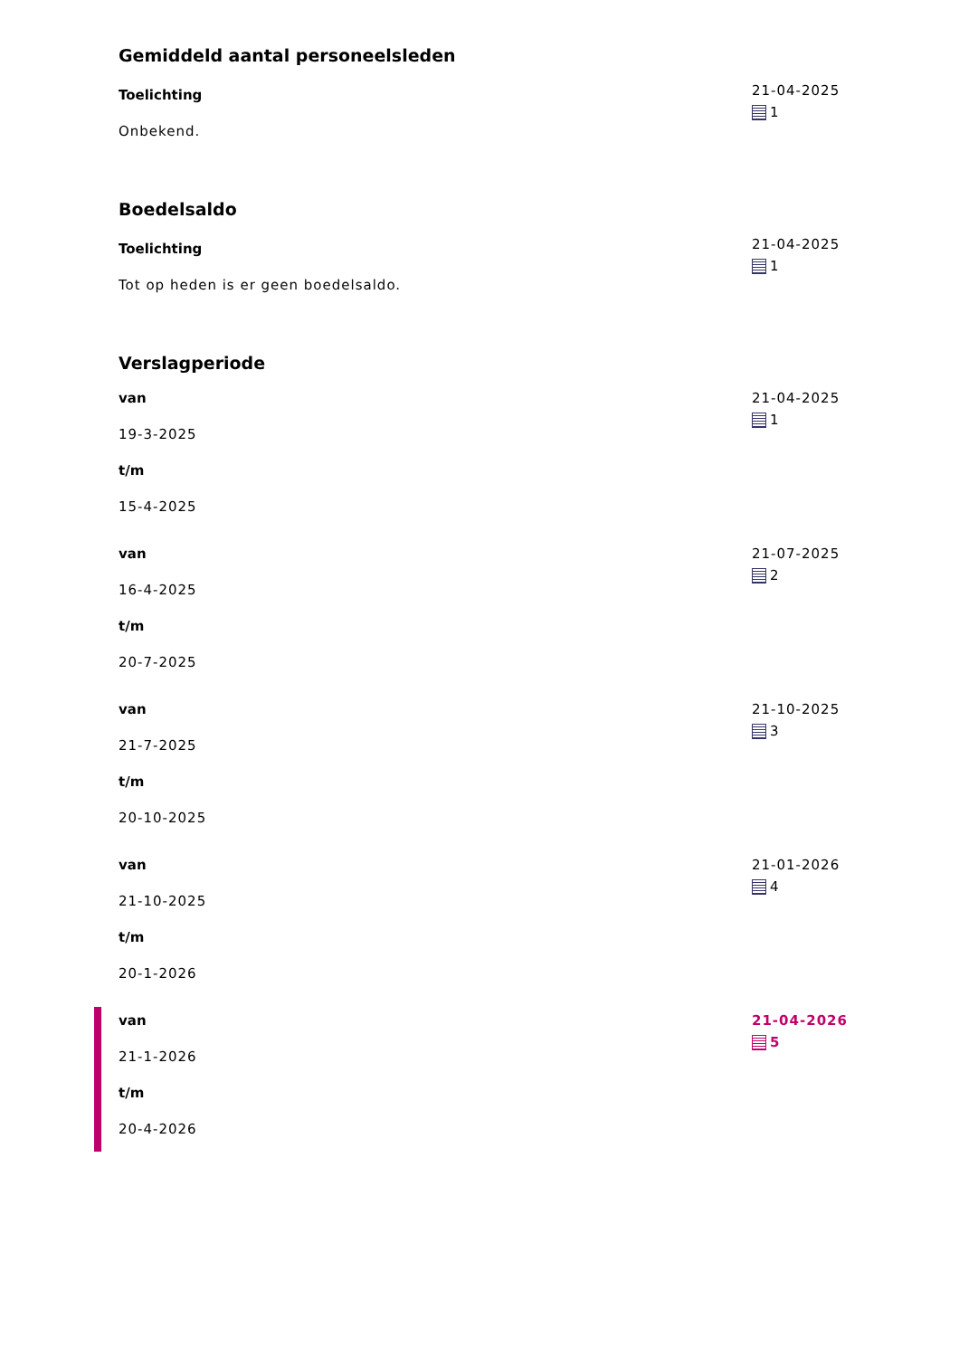Gemiddeld aantal personeelsleden
Toelichting
Onbekend.
21-04-2025
1
Boedelsaldo
Toelichting
Tot op heden is er geen boedelsaldo.
21-04-2025
1
Verslagperiode
van
19-3-2025
t/m
15-4-2025
21-04-2025
1
van
16-4-2025
t/m
20-7-2025
21-07-2025
2
van
21-7-2025
t/m
20-10-2025
21-10-2025
3
van
21-10-2025
t/m
20-1-2026
21-01-2026
4
van
21-1-2026
t/m
20-4-2026
21-04-2026
5